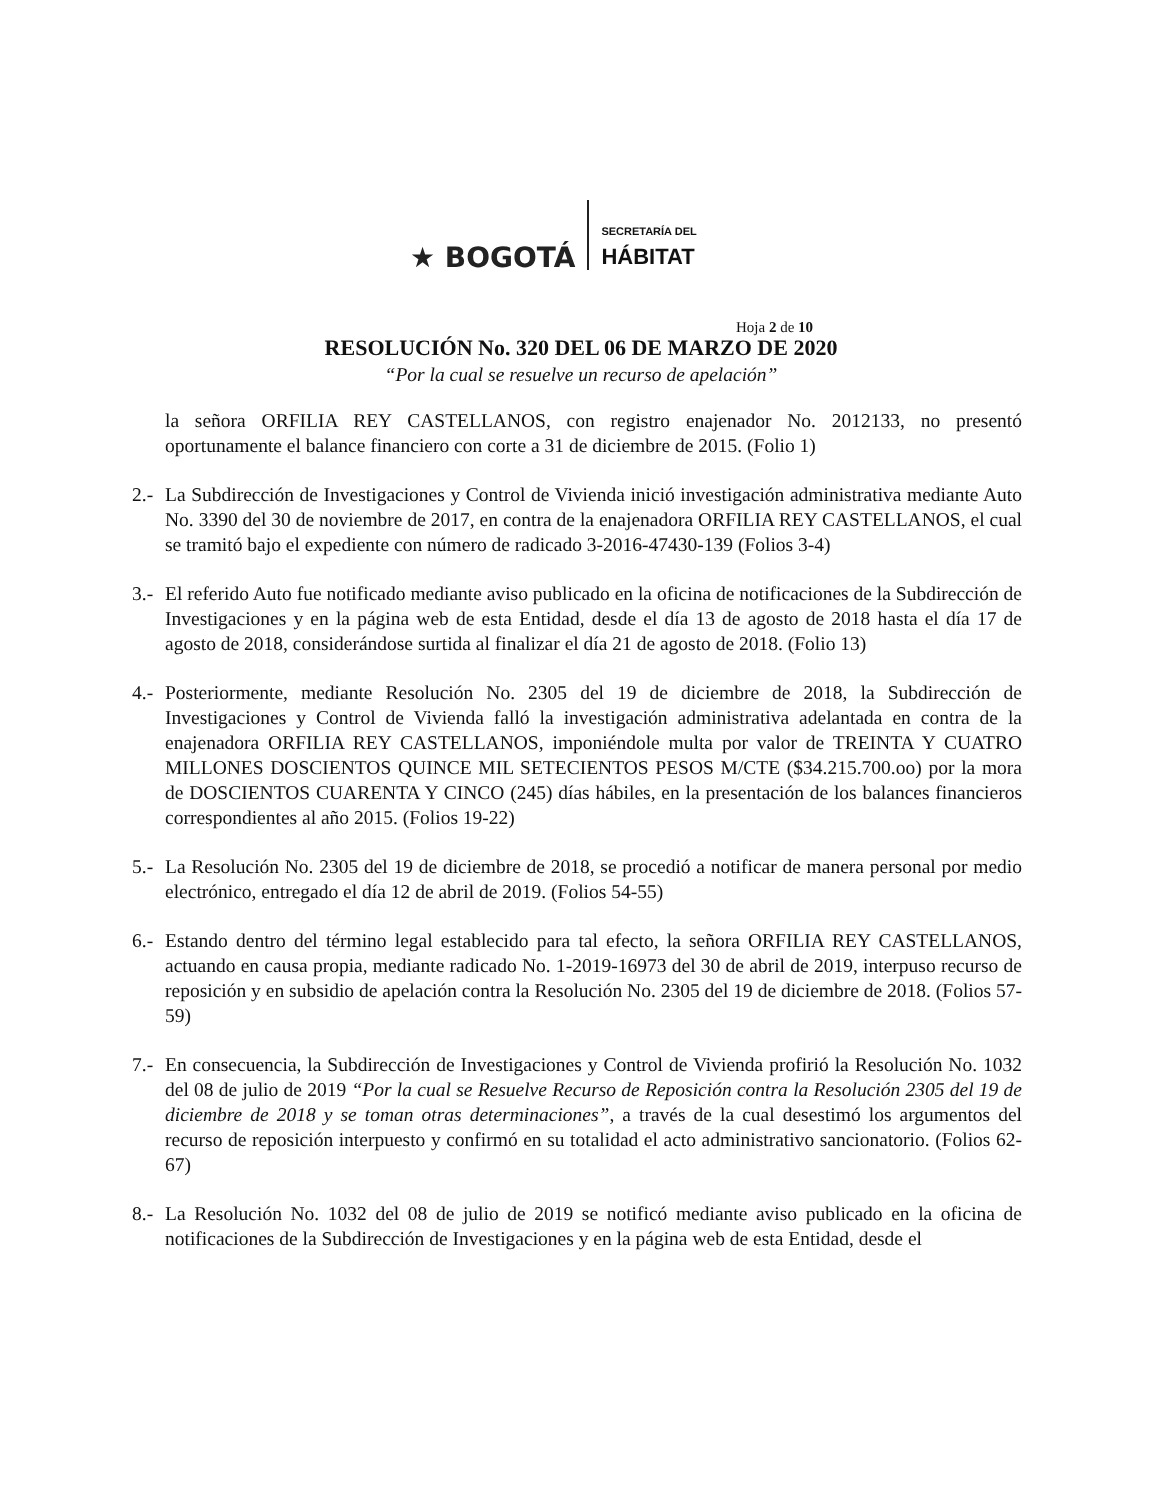★ BOGOTÁ
SECRETARÍA DEL
HÁBITAT
Hoja 2 de 10
RESOLUCIÓN No. 320 DEL 06 DE MARZO DE 2020
“Por la cual se resuelve un recurso de apelación”
la señora ORFILIA REY CASTELLANOS, con registro enajenador No. 2012133, no presentó oportunamente el balance financiero con corte a 31 de diciembre de 2015. (Folio 1)
2.- La Subdirección de Investigaciones y Control de Vivienda inició investigación administrativa mediante Auto No. 3390 del 30 de noviembre de 2017, en contra de la enajenadora ORFILIA REY CASTELLANOS, el cual se tramitó bajo el expediente con número de radicado 3-2016-47430-139 (Folios 3-4)
3.- El referido Auto fue notificado mediante aviso publicado en la oficina de notificaciones de la Subdirección de Investigaciones y en la página web de esta Entidad, desde el día 13 de agosto de 2018 hasta el día 17 de agosto de 2018, considerándose surtida al finalizar el día 21 de agosto de 2018. (Folio 13)
4.- Posteriormente, mediante Resolución No. 2305 del 19 de diciembre de 2018, la Subdirección de Investigaciones y Control de Vivienda falló la investigación administrativa adelantada en contra de la enajenadora ORFILIA REY CASTELLANOS, imponiéndole multa por valor de TREINTA Y CUATRO MILLONES DOSCIENTOS QUINCE MIL SETECIENTOS PESOS M/CTE ($34.215.700.oo) por la mora de DOSCIENTOS CUARENTA Y CINCO (245) días hábiles, en la presentación de los balances financieros correspondientes al año 2015. (Folios 19-22)
5.- La Resolución No. 2305 del 19 de diciembre de 2018, se procedió a notificar de manera personal por medio electrónico, entregado el día 12 de abril de 2019. (Folios 54-55)
6.- Estando dentro del término legal establecido para tal efecto, la señora ORFILIA REY CASTELLANOS, actuando en causa propia, mediante radicado No. 1-2019-16973 del 30 de abril de 2019, interpuso recurso de reposición y en subsidio de apelación contra la Resolución No. 2305 del 19 de diciembre de 2018. (Folios 57-59)
7.- En consecuencia, la Subdirección de Investigaciones y Control de Vivienda profirió la Resolución No. 1032 del 08 de julio de 2019 “Por la cual se Resuelve Recurso de Reposición contra la Resolución 2305 del 19 de diciembre de 2018 y se toman otras determinaciones”, a través de la cual desestimó los argumentos del recurso de reposición interpuesto y confirmó en su totalidad el acto administrativo sancionatorio. (Folios 62-67)
8.- La Resolución No. 1032 del 08 de julio de 2019 se notificó mediante aviso publicado en la oficina de notificaciones de la Subdirección de Investigaciones y en la página web de esta Entidad, desde el